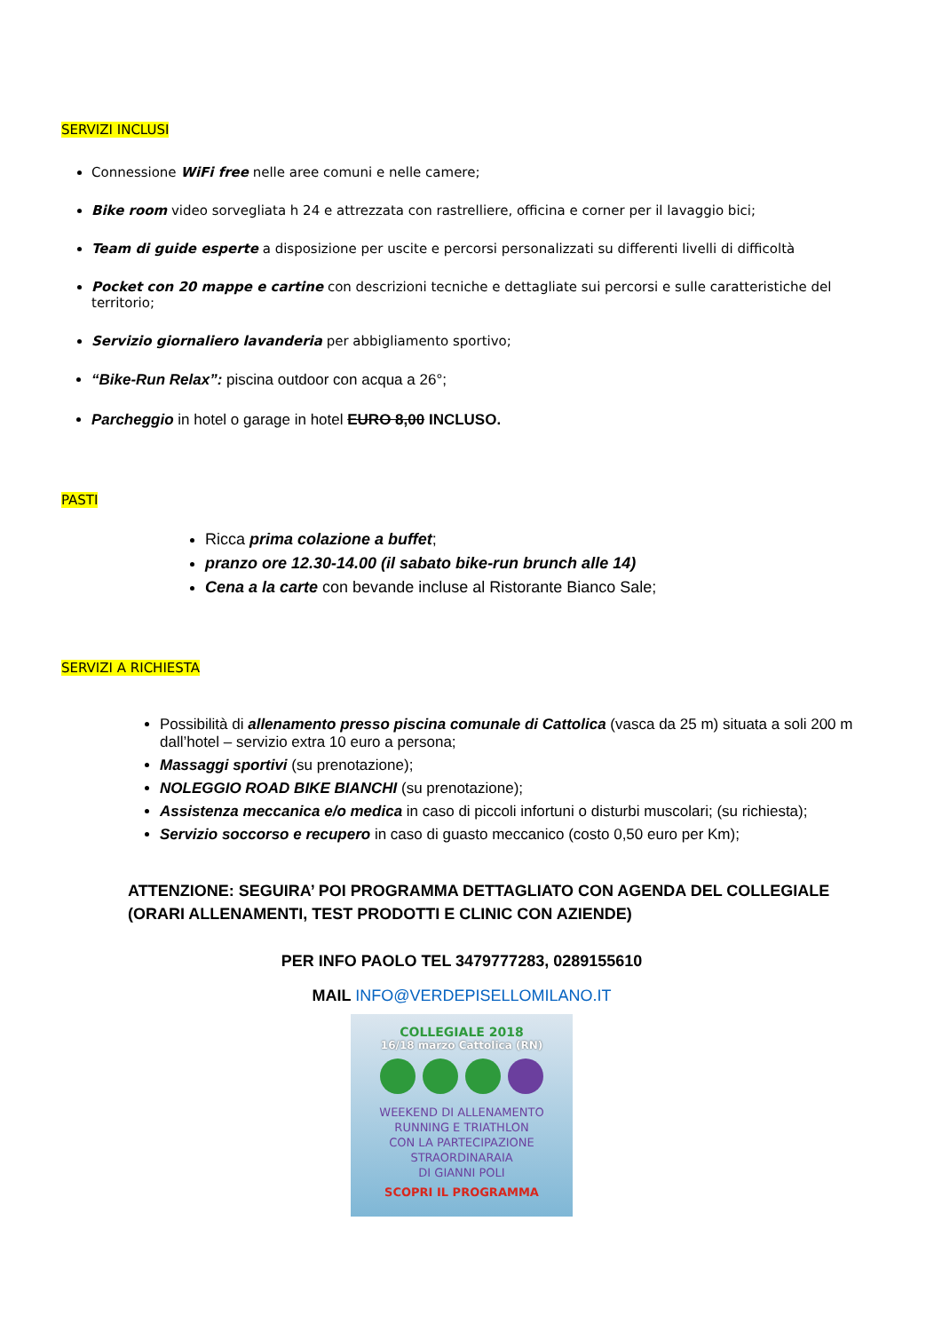SERVIZI INCLUSI
Connessione WiFi free nelle aree comuni e nelle camere;
Bike room video sorvegliata h 24 e attrezzata con rastrelliere, officina e corner per il lavaggio bici;
Team di guide esperte a disposizione per uscite e percorsi personalizzati su differenti livelli di difficoltà
Pocket con 20 mappe e cartine con descrizioni tecniche e dettagliate sui percorsi e sulle caratteristiche del territorio;
Servizio giornaliero lavanderia per abbigliamento sportivo;
“Bike-Run Relax”: piscina outdoor con acqua a 26°;
Parcheggio in hotel o garage in hotel EURO 8,00 INCLUSO.
PASTI
Ricca prima colazione a buffet;
pranzo ore 12.30-14.00 (il sabato bike-run brunch alle 14)
Cena a la carte con bevande incluse al Ristorante Bianco Sale;
SERVIZI A RICHIESTA
Possibilità di allenamento presso piscina comunale di Cattolica (vasca da 25 m) situata a soli 200 m dall’hotel – servizio extra 10 euro a persona;
Massaggi sportivi (su prenotazione);
NOLEGGIO ROAD BIKE BIANCHI (su prenotazione);
Assistenza meccanica e/o medica in caso di piccoli infortuni o disturbi muscolari; (su richiesta);
Servizio soccorso e recupero in caso di guasto meccanico (costo 0,50 euro per Km);
ATTENZIONE: SEGUIRA’ POI PROGRAMMA DETTAGLIATO CON AGENDA DEL COLLEGIALE (ORARI ALLENAMENTI, TEST PRODOTTI E CLINIC CON AZIENDE)
PER INFO PAOLO TEL 3479777283, 0289155610
MAIL INFO@VERDEPISELLOMILANO.IT
COLLEGIALE 2018
16/18 marzo Cattolica (RN)
WEEKEND DI ALLENAMENTO
RUNNING E TRIATHLON
CON LA PARTECIPAZIONE
STRAORDINARAIA
DI GIANNI POLI
SCOPRI IL PROGRAMMA